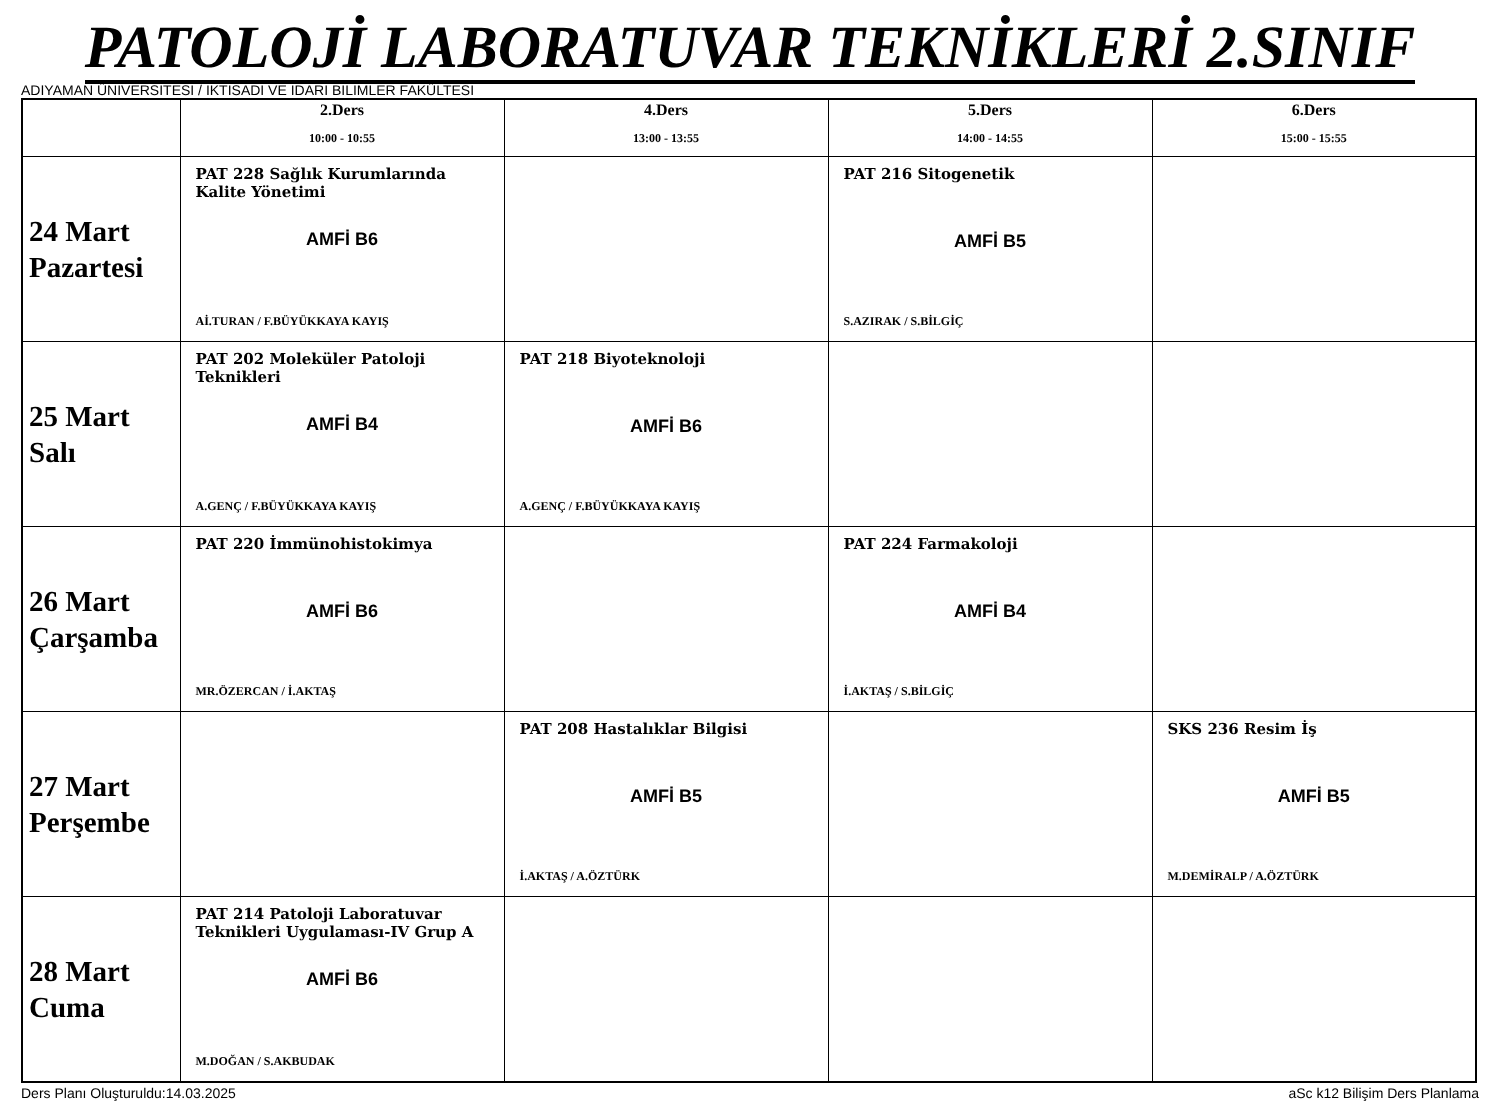PATOLOJİ LABORATUVAR TEKNİKLERİ 2.SINIF
ADIYAMAN ÜNİVERSİTESİ / İKTİSADİ VE İDARİ BİLİMLER FAKÜLTESİ
| | 2.Ders 10:00 - 10:55 | 4.Ders 13:00 - 13:55 | 5.Ders 14:00 - 14:55 | 6.Ders 15:00 - 15:55 |
| --- | --- | --- | --- | --- |
| 24 Mart Pazartesi | PAT 228 Sağlık Kurumlarında Kalite Yönetimi AMFİ B6 Aİ.TURAN / F.BÜYÜKKAYA KAYIŞ | | PAT 216 Sitogenetik AMFİ B5 S.AZIRAK / S.BİLGİÇ | |
| 25 Mart Salı | PAT 202 Moleküler Patoloji Teknikleri AMFİ B4 A.GENÇ / F.BÜYÜKKAYA KAYIŞ | PAT 218 Biyoteknoloji AMFİ B6 A.GENÇ / F.BÜYÜKKAYA KAYIŞ | | |
| 26 Mart Çarşamba | PAT 220 İmmünohistokimya AMFİ B6 MR.ÖZERCAN / İ.AKTAŞ | | PAT 224 Farmakoloji AMFİ B4 İ.AKTAŞ / S.BİLGİÇ | |
| 27 Mart Perşembe | | PAT 208 Hastalıklar Bilgisi AMFİ B5 İ.AKTAŞ / A.ÖZTÜRK | | SKS 236 Resim İş AMFİ B5 M.DEMİRALP / A.ÖZTÜRK |
| 28 Mart Cuma | PAT 214 Patoloji Laboratuvar Teknikleri Uygulaması-IV Grup A AMFİ B6 M.DOĞAN / S.AKBUDAK | | | |
Ders Planı Oluşturuldu:14.03.2025 aSc k12 Bilişim Ders Planlama